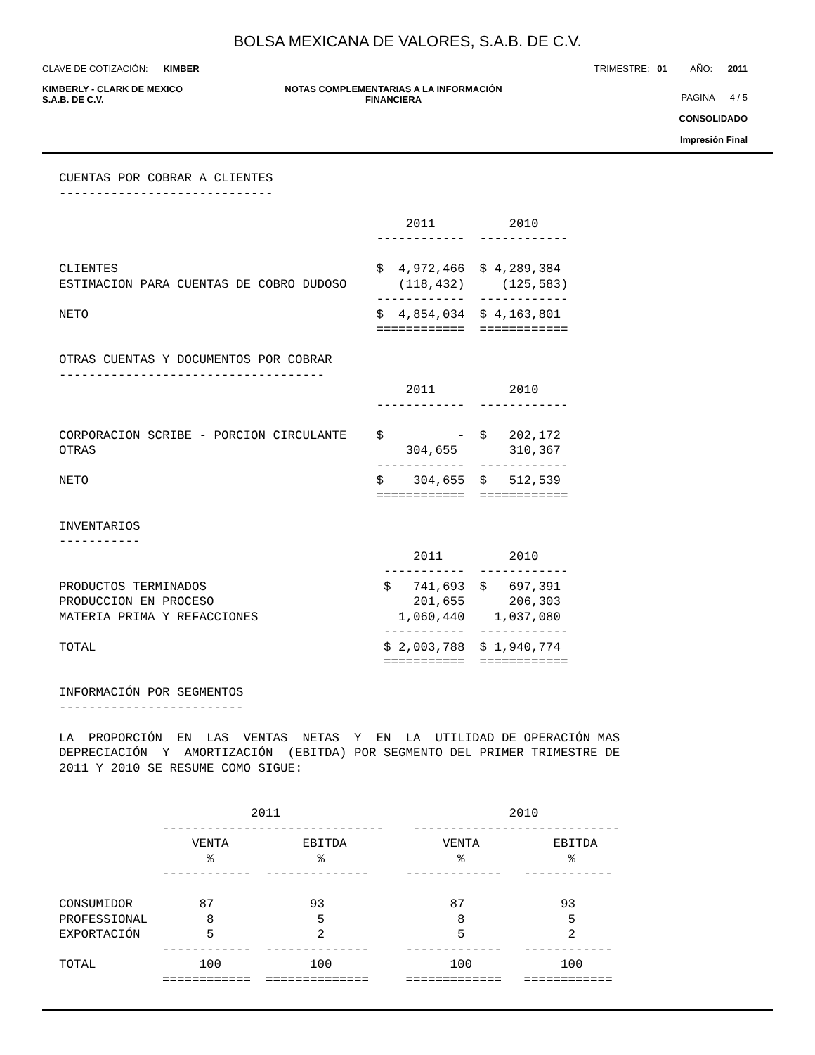BOLSA MEXICANA DE VALORES, S.A.B. DE C.V.
CLAVE DE COTIZACIÓN: KIMBER
TRIMESTRE: 01 AÑO: 2011
KIMBERLY - CLARK DE MEXICO
S.A.B. DE C.V.
NOTAS COMPLEMENTARIAS A LA INFORMACIÓN
FINANCIERA
PAGINA 4 / 5
CONSOLIDADO
Impresión Final
CUENTAS POR COBRAR A CLIENTES
-----------------------------

                                               2011          2010
                                           ------------  ------------

CLIENTES                                   $  4,972,466  $ 4,289,384
ESTIMACION PARA CUENTAS DE COBRO DUDOSO       (118,432)     (125,583)
                                           ------------  ------------
NETO                                       $  4,854,034  $ 4,163,801
                                           ============  ============

OTRAS CUENTAS Y DOCUMENTOS POR COBRAR
------------------------------------
                                               2011          2010
                                           ------------  ------------

CORPORACION SCRIBE - PORCION CIRCULANTE    $          -  $   202,172
OTRAS                                          304,655       310,367
                                           ------------  ------------
NETO                                       $    304,655  $   512,539
                                           ============  ============

INVENTARIOS
-----------
                                                2011         2010
                                            -----------  ------------
PRODUCTOS TERMINADOS                        $   741,693  $   697,391
PRODUCCION EN PROCESO                           201,655      206,303
MATERIA PRIMA Y REFACCIONES                   1,060,440    1,037,080
                                            -----------  ------------
TOTAL                                       $ 2,003,788  $ 1,940,774
                                            ===========  ============

INFORMACIÓN POR SEGMENTOS
-------------------------

LA  PROPORCIÓN  EN  LAS  VENTAS  NETAS  Y  EN  LA  UTILIDAD DE OPERACIÓN MAS
DEPRECIACIÓN  Y  AMORTIZACIÓN  (EBITDA) POR SEGMENTO DEL PRIMER TRIMESTRE DE
2011 Y 2010 SE RESUME COMO SIGUE:


                          2011                               2010
              ------------------------------    ----------------------------
                  VENTA          EBITDA             VENTA          EBITDA
                    %              %                  %              %
              ------------  --------------     -------------   ------------

CONSUMIDOR         87             93                 87             93
PROFESSIONAL        8              5                  8              5
EXPORTACIÓN         5              2                  5              2
              ------------  --------------     -------------   ------------
TOTAL              100            100                100            100
              ============  ==============     =============   ============